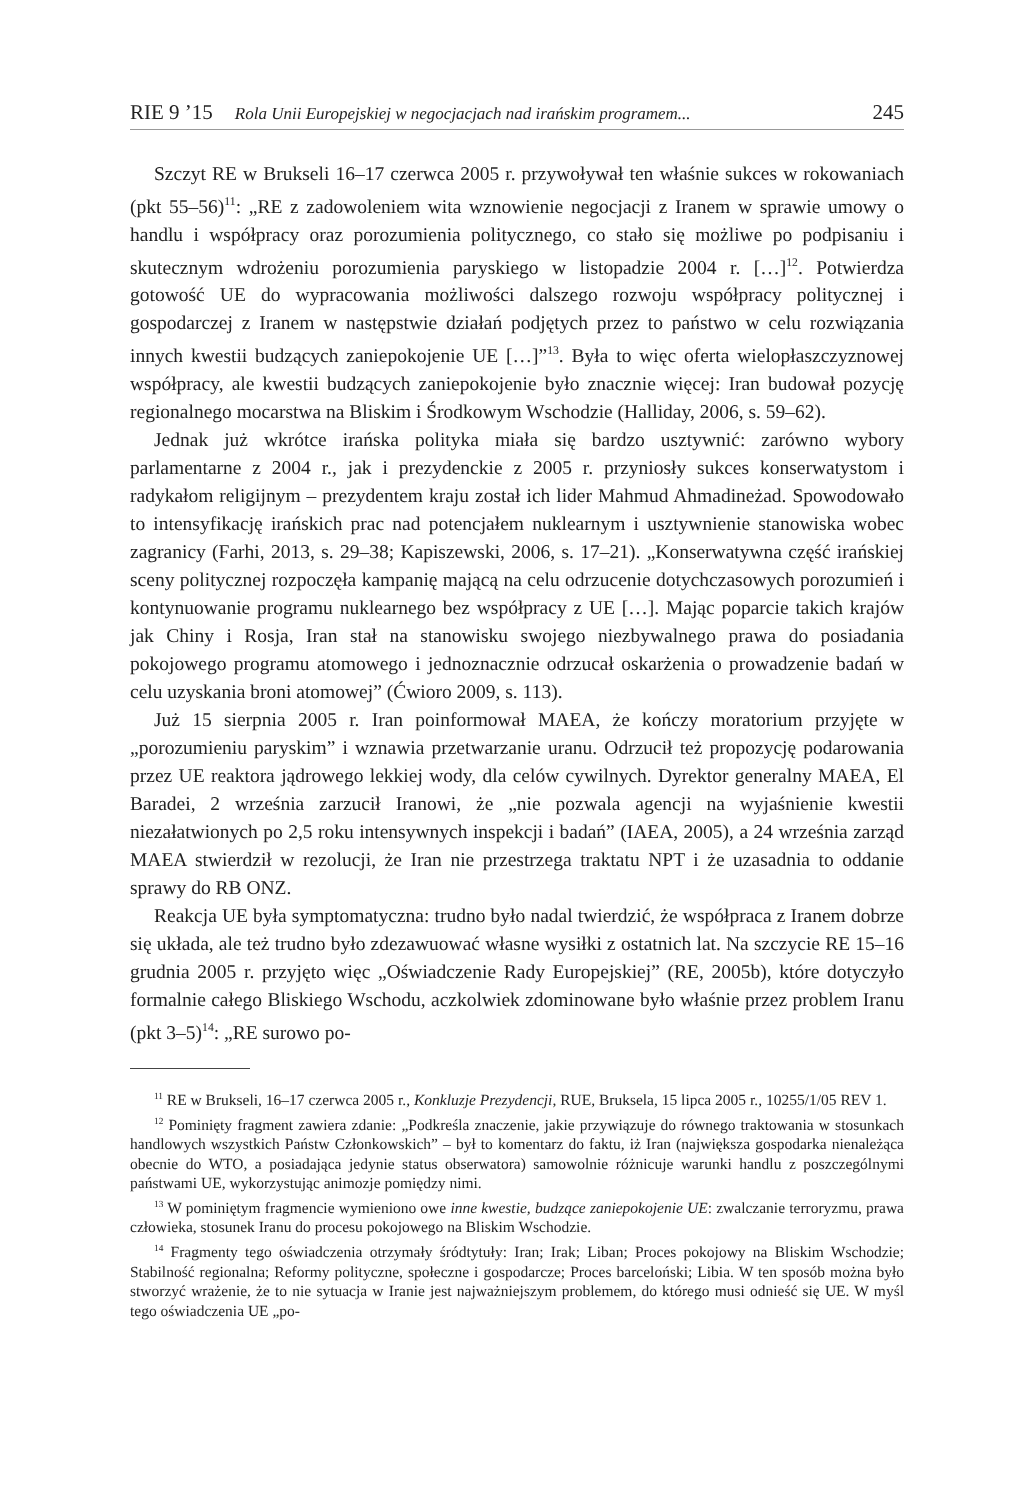RIE 9 ’15 Rola Unii Europejskiej w negocjacjach nad irańskim programem... 245
Szczyt RE w Brukseli 16–17 czerwca 2005 r. przywoływał ten właśnie sukces w rokowaniach (pkt 55–56)<sup>11</sup>: „RE z zadowoleniem wita wznowienie negocjacji z Iranem w sprawie umowy o handlu i współpracy oraz porozumienia politycznego, co stało się możliwe po podpisaniu i skutecznym wdrożeniu porozumienia paryskiego w listopadzie 2004 r. […]<sup>12</sup>. Potwierdza gotowość UE do wypracowania możliwości dalszego rozwoju współpracy politycznej i gospodarczej z Iranem w następstwie działań podjętych przez to państwo w celu rozwiązania innych kwestii budzących zaniepokojenie UE […]”<sup>13</sup>. Była to więc oferta wielopłaszczyznowej współpracy, ale kwestii budzących zaniepokojenie było znacznie więcej: Iran budował pozycję regionalnego mocarstwa na Bliskim i Środkowym Wschodzie (Halliday, 2006, s. 59–62).
Jednak już wkrótce irańska polityka miała się bardzo usztywnić: zarówno wybory parlamentarne z 2004 r., jak i prezydenckie z 2005 r. przyniosły sukces konserwatystom i radykałom religijnym – prezydentem kraju został ich lider Mahmud Ahmadineżad. Spowodowało to intensyfikację irańskich prac nad potencjałem nuklearnym i usztywnienie stanowiska wobec zagranicy (Farhi, 2013, s. 29–38; Kapiszewski, 2006, s. 17–21). „Konserwatywna część irańskiej sceny politycznej rozpoczęła kampanię mającą na celu odrzucenie dotychczasowych porozumień i kontynuowanie programu nuklearnego bez współpracy z UE […]. Mając poparcie takich krajów jak Chiny i Rosja, Iran stał na stanowisku swojego niezbywalnego prawa do posiadania pokojowego programu atomowego i jednoznacznie odrzucał oskarżenia o prowadzenie badań w celu uzyskania broni atomowej” (Ćwioro 2009, s. 113).
Już 15 sierpnia 2005 r. Iran poinformował MAEA, że kończy moratorium przyjęte w „porozumieniu paryskim” i wznawia przetwarzanie uranu. Odrzucił też propozycję podarowania przez UE reaktora jądrowego lekkiej wody, dla celów cywilnych. Dyrektor generalny MAEA, El Baradei, 2 września zarzucił Iranowi, że „nie pozwala agencji na wyjaśnienie kwestii niezałatwionych po 2,5 roku intensywnych inspekcji i badań” (IAEA, 2005), a 24 września zarząd MAEA stwierdził w rezolucji, że Iran nie przestrzega traktatu NPT i że uzasadnia to oddanie sprawy do RB ONZ.
Reakcja UE była symptomatyczna: trudno było nadal twierdzić, że współpraca z Iranem dobrze się układa, ale też trudno było zdezawuować własne wysiłki z ostatnich lat. Na szczycie RE 15–16 grudnia 2005 r. przyjęto więc „Oświadczenie Rady Europejskiej” (RE, 2005b), które dotyczyło formalnie całego Bliskiego Wschodu, aczkolwiek zdominowane było właśnie przez problem Iranu (pkt 3–5)<sup>14</sup>: „RE surowo po-
<sup>11</sup> RE w Brukseli, 16–17 czerwca 2005 r., Konkluzje Prezydencji, RUE, Bruksela, 15 lipca 2005 r., 10255/1/05 REV 1.
<sup>12</sup> Pominięty fragment zawiera zdanie: „Podkreśla znaczenie, jakie przywiązuje do równego traktowania w stosunkach handlowych wszystkich Państw Członkowskich” – był to komentarz do faktu, iż Iran (największa gospodarka nienależąca obecnie do WTO, a posiadająca jedynie status obserwatora) samowolnie różnicuje warunki handlu z poszczególnymi państwami UE, wykorzystując animozje pomiędzy nimi.
<sup>13</sup> W pominiętym fragmencie wymieniono owe inne kwestie, budzące zaniepokojenie UE: zwalczanie terroryzmu, prawa człowieka, stosunek Iranu do procesu pokojowego na Bliskim Wschodzie.
<sup>14</sup> Fragmenty tego oświadczenia otrzymały śródtytuły: Iran; Irak; Liban; Proces pokojowy na Bliskim Wschodzie; Stabilność regionalna; Reformy polityczne, społeczne i gospodarcze; Proces barceloński; Libia. W ten sposób można było stworzyć wrażenie, że to nie sytuacja w Iranie jest najważniejszym problemem, do którego musi odnieść się UE. W myśl tego oświadczenia UE „po-